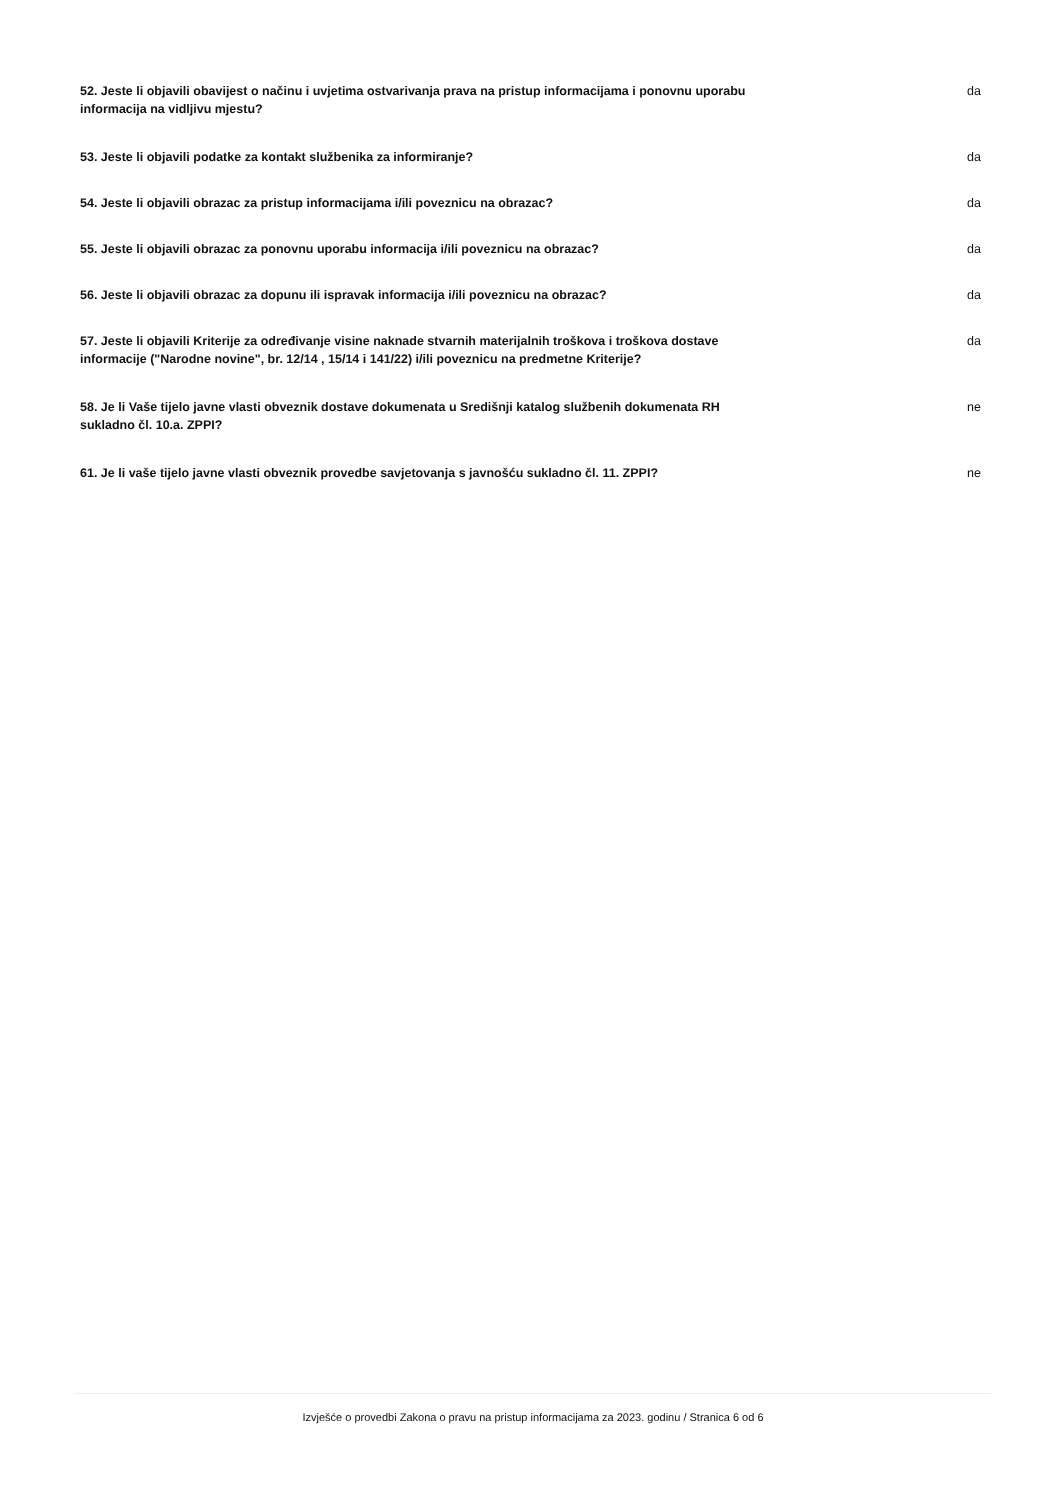52. Jeste li objavili obavijest o načinu i uvjetima ostvarivanja prava na pristup informacijama i ponovnu uporabu informacija na vidljivu mjestu?
da
53. Jeste li objavili podatke za kontakt službenika za informiranje?
da
54. Jeste li objavili obrazac za pristup informacijama i/ili poveznicu na obrazac?
da
55. Jeste li objavili obrazac za ponovnu uporabu informacija i/ili poveznicu na obrazac?
da
56. Jeste li objavili obrazac za dopunu ili ispravak informacija i/ili poveznicu na obrazac?
da
57. Jeste li objavili Kriterije za određivanje visine naknade stvarnih materijalnih troškova i troškova dostave informacije ("Narodne novine", br. 12/14 , 15/14 i 141/22) i/ili poveznicu na predmetne Kriterije?
da
58. Je li Vaše tijelo javne vlasti obveznik dostave dokumenata u Središnji katalog službenih dokumenata RH sukladno čl. 10.a. ZPPI?
ne
61. Je li vaše tijelo javne vlasti obveznik provedbe savjetovanja s javnošću sukladno čl. 11. ZPPI?
ne
Izvješće o provedbi Zakona o pravu na pristup informacijama za 2023. godinu / Stranica 6 od 6